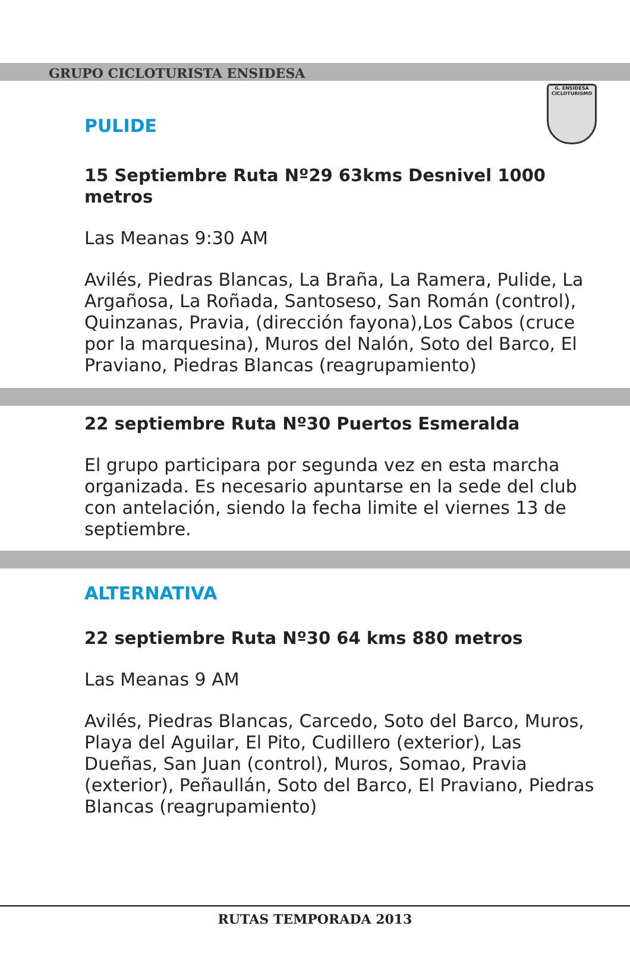GRUPO CICLOTURISTA ENSIDESA
G. ENSIDESA
CICLOTURISMO
PULIDE
15 Septiembre Ruta Nº29 63kms Desnivel 1000 metros
Las Meanas 9:30 AM
Avilés, Piedras Blancas, La Braña, La Ramera, Pulide, La Argañosa, La Roñada, Santoseso, San Román (control), Quinzanas, Pravia, (dirección fayona),Los Cabos (cruce por la marquesina), Muros del Nalón, Soto del Barco, El Praviano, Piedras Blancas (reagrupamiento)
22 septiembre Ruta Nº30 Puertos Esmeralda
El grupo participara por segunda vez en esta marcha organizada. Es necesario apuntarse en la sede del club con antelación, siendo la fecha limite el viernes 13 de septiembre.
ALTERNATIVA
22 septiembre Ruta Nº30 64 kms 880 metros
Las Meanas 9 AM
Avilés, Piedras Blancas, Carcedo, Soto del Barco, Muros, Playa del Aguilar, El Pito, Cudillero (exterior), Las Dueñas, San Juan (control), Muros, Somao, Pravia (exterior), Peñaullán, Soto del Barco, El Praviano, Piedras Blancas (reagrupamiento)
RUTAS TEMPORADA 2013